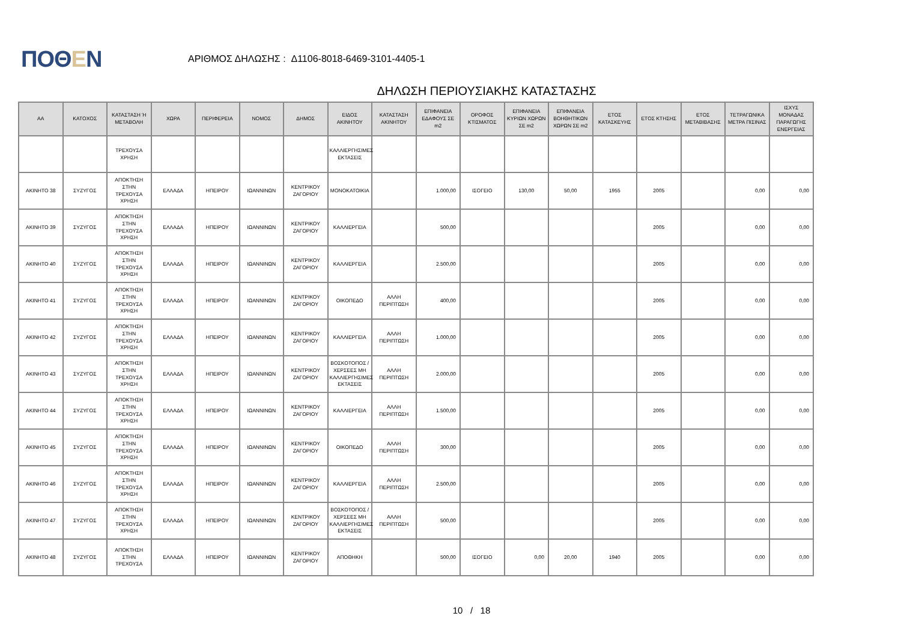ΠΟΘΕΝ
ΑΡΙΘΜΟΣ ΔΗΛΩΣΗΣ : Δ1106-8018-6469-3101-4405-1
ΔΗΛΩΣΗ ΠΕΡΙΟΥΣΙΑΚΗΣ ΚΑΤΑΣΤΑΣΗΣ
| ΑΑ | ΚΑΤΟΧΟΣ | ΚΑΤΑΣΤΑΣΗ Ή ΜΕΤΑΒΟΛΗ | ΧΩΡΑ | ΠΕΡΙΦΕΡΕΙΑ | ΝΟΜΟΣ | ΔΗΜΟΣ | ΕΙΔΟΣ ΑΚΙΝΗΤΟΥ | ΚΑΤΑΣΤΑΣΗ ΑΚΙΝΗΤΟΥ | ΕΠΙΦΑΝΕΙΑ ΕΔΑΦΟΥΣ ΣΕ m2 | ΟΡΟΦΟΣ ΚΤΙΣΜΑΤΟΣ | ΕΠΙΦΑΝΕΙΑ ΚΥΡΙΩΝ ΧΩΡΩΝ ΣΕ m2 | ΕΠΙΦΑΝΕΙΑ ΒΟΗΘΗΤΙΚΩΝ ΧΩΡΩΝ ΣΕ m2 | ΕΤΟΣ ΚΑΤΑΣΚΕΥΗΣ | ΕΤΟΣ ΚΤΗΣΗΣ | ΕΤΟΣ ΜΕΤΑΒΙΒΑΣΗΣ | ΤΕΤΡΑΓΩΝΙΚΑ ΜΕΤΡΑ ΠΙΣΙΝΑΣ | ΙΣΧΥΣ ΜΟΝΑΔΑΣ ΠΑΡΑΓΩΓΗΣ ΕΝΕΡΓΕΙΑΣ |
| --- | --- | --- | --- | --- | --- | --- | --- | --- | --- | --- | --- | --- | --- | --- | --- | --- | --- |
| | | ΤΡΕΧΟΥΣΑ ΧΡΗΣΗ | | | | | ΚΑΛΛΙΕΡΓΗΣΙΜΕΣ ΕΚΤΑΣΕΙΣ | | | | | | | | | | |
| ΑΚΙΝΗΤΟ 38 | ΣΥΖΥΓΟΣ | ΑΠΟΚΤΗΣΗ ΣΤΗΝ ΤΡΕΧΟΥΣΑ ΧΡΗΣΗ | ΕΛΛΑΔΑ | ΗΠΕΙΡΟΥ | ΙΩΑΝΝΙΝΩΝ | ΚΕΝΤΡΙΚΟΥ ΖΑΓΟΡΙΟΥ | ΜΟΝΟΚΑΤΟΙΚΙΑ | | 1.000,00 | ΙΣΟΓΕΙΟ | 130,00 | 50,00 | 1955 | 2005 | | 0,00 | 0,00 |
| ΑΚΙΝΗΤΟ 39 | ΣΥΖΥΓΟΣ | ΑΠΟΚΤΗΣΗ ΣΤΗΝ ΤΡΕΧΟΥΣΑ ΧΡΗΣΗ | ΕΛΛΑΔΑ | ΗΠΕΙΡΟΥ | ΙΩΑΝΝΙΝΩΝ | ΚΕΝΤΡΙΚΟΥ ΖΑΓΟΡΙΟΥ | ΚΑΛΛΙΕΡΓΕΙΑ | | 500,00 | | | | | 2005 | | 0,00 | 0,00 |
| ΑΚΙΝΗΤΟ 40 | ΣΥΖΥΓΟΣ | ΑΠΟΚΤΗΣΗ ΣΤΗΝ ΤΡΕΧΟΥΣΑ ΧΡΗΣΗ | ΕΛΛΑΔΑ | ΗΠΕΙΡΟΥ | ΙΩΑΝΝΙΝΩΝ | ΚΕΝΤΡΙΚΟΥ ΖΑΓΟΡΙΟΥ | ΚΑΛΛΙΕΡΓΕΙΑ | | 2.500,00 | | | | | 2005 | | 0,00 | 0,00 |
| ΑΚΙΝΗΤΟ 41 | ΣΥΖΥΓΟΣ | ΑΠΟΚΤΗΣΗ ΣΤΗΝ ΤΡΕΧΟΥΣΑ ΧΡΗΣΗ | ΕΛΛΑΔΑ | ΗΠΕΙΡΟΥ | ΙΩΑΝΝΙΝΩΝ | ΚΕΝΤΡΙΚΟΥ ΖΑΓΟΡΙΟΥ | ΟΙΚΟΠΕΔΟ | ΑΛΛΗ ΠΕΡΙΠΤΩΣΗ | 400,00 | | | | | 2005 | | 0,00 | 0,00 |
| ΑΚΙΝΗΤΟ 42 | ΣΥΖΥΓΟΣ | ΑΠΟΚΤΗΣΗ ΣΤΗΝ ΤΡΕΧΟΥΣΑ ΧΡΗΣΗ | ΕΛΛΑΔΑ | ΗΠΕΙΡΟΥ | ΙΩΑΝΝΙΝΩΝ | ΚΕΝΤΡΙΚΟΥ ΖΑΓΟΡΙΟΥ | ΚΑΛΛΙΕΡΓΕΙΑ | ΑΛΛΗ ΠΕΡΙΠΤΩΣΗ | 1.000,00 | | | | | 2005 | | 0,00 | 0,00 |
| ΑΚΙΝΗΤΟ 43 | ΣΥΖΥΓΟΣ | ΑΠΟΚΤΗΣΗ ΣΤΗΝ ΤΡΕΧΟΥΣΑ ΧΡΗΣΗ | ΕΛΛΑΔΑ | ΗΠΕΙΡΟΥ | ΙΩΑΝΝΙΝΩΝ | ΚΕΝΤΡΙΚΟΥ ΖΑΓΟΡΙΟΥ | ΒΟΣΚΟΤΟΠΟΣ / ΧΕΡΣΕΕΣ ΜΗ ΚΑΛΛΙΕΡΓΗΣΙΜΕΣ ΕΚΤΑΣΕΙΣ | ΑΛΛΗ ΠΕΡΙΠΤΩΣΗ | 2.000,00 | | | | | 2005 | | 0,00 | 0,00 |
| ΑΚΙΝΗΤΟ 44 | ΣΥΖΥΓΟΣ | ΑΠΟΚΤΗΣΗ ΣΤΗΝ ΤΡΕΧΟΥΣΑ ΧΡΗΣΗ | ΕΛΛΑΔΑ | ΗΠΕΙΡΟΥ | ΙΩΑΝΝΙΝΩΝ | ΚΕΝΤΡΙΚΟΥ ΖΑΓΟΡΙΟΥ | ΚΑΛΛΙΕΡΓΕΙΑ | ΑΛΛΗ ΠΕΡΙΠΤΩΣΗ | 1.500,00 | | | | | 2005 | | 0,00 | 0,00 |
| ΑΚΙΝΗΤΟ 45 | ΣΥΖΥΓΟΣ | ΑΠΟΚΤΗΣΗ ΣΤΗΝ ΤΡΕΧΟΥΣΑ ΧΡΗΣΗ | ΕΛΛΑΔΑ | ΗΠΕΙΡΟΥ | ΙΩΑΝΝΙΝΩΝ | ΚΕΝΤΡΙΚΟΥ ΖΑΓΟΡΙΟΥ | ΟΙΚΟΠΕΔΟ | ΑΛΛΗ ΠΕΡΙΠΤΩΣΗ | 300,00 | | | | | 2005 | | 0,00 | 0,00 |
| ΑΚΙΝΗΤΟ 46 | ΣΥΖΥΓΟΣ | ΑΠΟΚΤΗΣΗ ΣΤΗΝ ΤΡΕΧΟΥΣΑ ΧΡΗΣΗ | ΕΛΛΑΔΑ | ΗΠΕΙΡΟΥ | ΙΩΑΝΝΙΝΩΝ | ΚΕΝΤΡΙΚΟΥ ΖΑΓΟΡΙΟΥ | ΚΑΛΛΙΕΡΓΕΙΑ | ΑΛΛΗ ΠΕΡΙΠΤΩΣΗ | 2.500,00 | | | | | 2005 | | 0,00 | 0,00 |
| ΑΚΙΝΗΤΟ 47 | ΣΥΖΥΓΟΣ | ΑΠΟΚΤΗΣΗ ΣΤΗΝ ΤΡΕΧΟΥΣΑ ΧΡΗΣΗ | ΕΛΛΑΔΑ | ΗΠΕΙΡΟΥ | ΙΩΑΝΝΙΝΩΝ | ΚΕΝΤΡΙΚΟΥ ΖΑΓΟΡΙΟΥ | ΒΟΣΚΟΤΟΠΟΣ / ΧΕΡΣΕΕΣ ΜΗ ΚΑΛΛΙΕΡΓΗΣΙΜΕΣ ΕΚΤΑΣΕΙΣ | ΑΛΛΗ ΠΕΡΙΠΤΩΣΗ | 500,00 | | | | | 2005 | | 0,00 | 0,00 |
| ΑΚΙΝΗΤΟ 48 | ΣΥΖΥΓΟΣ | ΑΠΟΚΤΗΣΗ ΣΤΗΝ ΤΡΕΧΟΥΣΑ | ΕΛΛΑΔΑ | ΗΠΕΙΡΟΥ | ΙΩΑΝΝΙΝΩΝ | ΚΕΝΤΡΙΚΟΥ ΖΑΓΟΡΙΟΥ | ΑΠΟΘΗΚΗ | | 500,00 | ΙΣΟΓΕΙΟ | 0,00 | 20,00 | 1940 | 2005 | | 0,00 | 0,00 |
10 / 18